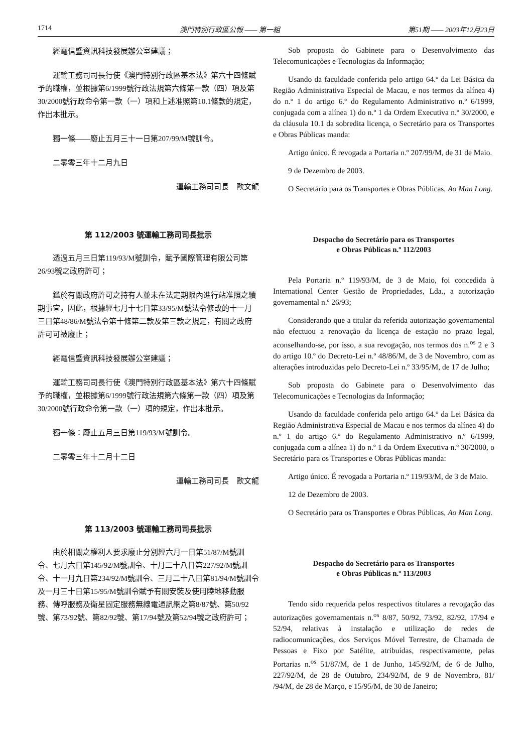1714 澳門特別行政區公報 —— 第一組 第51期 —— 2003年12月23日
經電信暨資訊科技發展辦公室建議；
運輸工務司司長行使《澳門特別行政區基本法》第六十四條賦予的職權，並根據第6/1999號行政法規第六條第一款（四）項及第30/2000號行政命令第一款（一）項和上述准照第10.1條款的規定，作出本批示。
獨一條——廢止五月三十一日第207/99/M號訓令。
二零零三年十二月九日
運輸工務司司長　歐文龍
第 112/2003 號運輸工務司司長批示
透過五月三日第119/93/M號訓令，賦予國際管理有限公司第26/93號之政府許可；
鑑於有關政府許可之持有人並未在法定期限內進行站准照之續期事宜，因此，根據經七月十七日第33/95/M號法令修改的十一月三日第48/86/M號法令第十條第二款及第三款之規定，有關之政府許可可被廢止；
經電信暨資訊科技發展辦公室建議；
運輸工務司司長行使《澳門特別行政區基本法》第六十四條賦予的職權，並根據第6/1999號行政法規第六條第一款（四）項及第30/2000號行政命令第一款（一）項的規定，作出本批示。
獨一條：廢止五月三日第119/93/M號訓令。
二零零三年十二月十二日
運輸工務司司長　歐文龍
第 113/2003 號運輸工務司司長批示
由於相關之權利人要求廢止分別經六月一日第51/87/M號訓令、七月六日第145/92/M號訓令、十月二十八日第227/92/M號訓令、十一月九日第234/92/M號訓令、三月二十八日第81/94/M號訓令及一月三十日第15/95/M號訓令賦予有關安裝及使用陸地移動服務、傳呼服務及衛星固定服務無線電通訊網之第8/87號、第50/92號、第73/92號、第82/92號、第17/94號及第52/94號之政府許可；
Sob proposta do Gabinete para o Desenvolvimento das Telecomunicações e Tecnologias da Informação;
Usando da faculdade conferida pelo artigo 64.º da Lei Básica da Região Administrativa Especial de Macau, e nos termos da alínea 4) do n.º 1 do artigo 6.º do Regulamento Administrativo n.º 6/1999, conjugada com a alínea 1) do n.º 1 da Ordem Executiva n.º 30/2000, e da cláusula 10.1 da sobredita licença, o Secretário para os Transportes e Obras Públicas manda:
Artigo único. É revogada a Portaria n.º 207/99/M, de 31 de Maio.
9 de Dezembro de 2003.
O Secretário para os Transportes e Obras Públicas, Ao Man Long.
Despacho do Secretário para os Transportes
e Obras Públicas n.º 112/2003
Pela Portaria n.º 119/93/M, de 3 de Maio, foi concedida à International Center Gestão de Propriedades, Lda., a autorização governamental n.º 26/93;
Considerando que a titular da referida autorização governamental não efectuou a renovação da licença de estação no prazo legal, aconselhando-se, por isso, a sua revogação, nos termos dos n.<sup>os</sup> 2 e 3 do artigo 10.º do Decreto-Lei n.º 48/86/M, de 3 de Novembro, com as alterações introduzidas pelo Decreto-Lei n.º 33/95/M, de 17 de Julho;
Sob proposta do Gabinete para o Desenvolvimento das Telecomunicações e Tecnologias da Informação;
Usando da faculdade conferida pelo artigo 64.º da Lei Básica da Região Administrativa Especial de Macau e nos termos da alínea 4) do n.º 1 do artigo 6.º do Regulamento Administrativo n.º 6/1999, conjugada com a alínea 1) do n.º 1 da Ordem Executiva n.º 30/2000, o Secretário para os Transportes e Obras Públicas manda:
Artigo único. É revogada a Portaria n.º 119/93/M, de 3 de Maio.
12 de Dezembro de 2003.
O Secretário para os Transportes e Obras Públicas, Ao Man Long.
Despacho do Secretário para os Transportes
e Obras Públicas n.º 113/2003
Tendo sido requerida pelos respectivos titulares a revogação das autorizações governamentais n.<sup>os</sup> 8/87, 50/92, 73/92, 82/92, 17/94 e 52/94, relativas à instalação e utilização de redes de radiocomunicações, dos Serviços Móvel Terrestre, de Chamada de Pessoas e Fixo por Satélite, atribuídas, respectivamente, pelas Portarias n.<sup>os</sup> 51/87/M, de 1 de Junho, 145/92/M, de 6 de Julho, 227/92/M, de 28 de Outubro, 234/92/M, de 9 de Novembro, 81/ /94/M, de 28 de Março, e 15/95/M, de 30 de Janeiro;